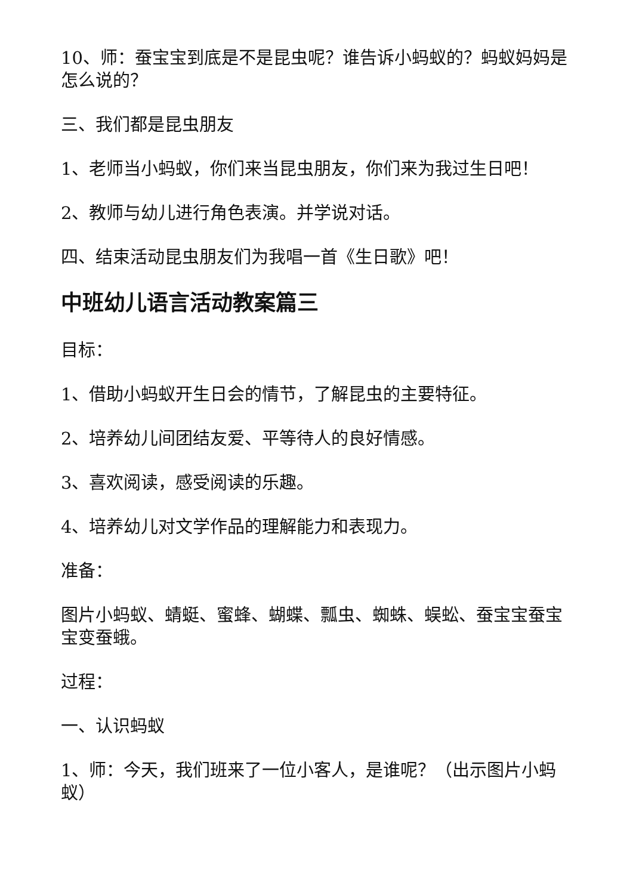10、师：蚕宝宝到底是不是昆虫呢？谁告诉小蚂蚁的？蚂蚁妈妈是怎么说的？
三、我们都是昆虫朋友
1、老师当小蚂蚁，你们来当昆虫朋友，你们来为我过生日吧！
2、教师与幼儿进行角色表演。并学说对话。
四、结束活动昆虫朋友们为我唱一首《生日歌》吧！
中班幼儿语言活动教案篇三
目标：
1、借助小蚂蚁开生日会的情节，了解昆虫的主要特征。
2、培养幼儿间团结友爱、平等待人的良好情感。
3、喜欢阅读，感受阅读的乐趣。
4、培养幼儿对文学作品的理解能力和表现力。
准备：
图片小蚂蚁、蜻蜓、蜜蜂、蝴蝶、瓢虫、蜘蛛、蜈蚣、蚕宝宝蚕宝宝变蚕蛾。
过程：
一、认识蚂蚁
1、师：今天，我们班来了一位小客人，是谁呢？（出示图片小蚂蚁）